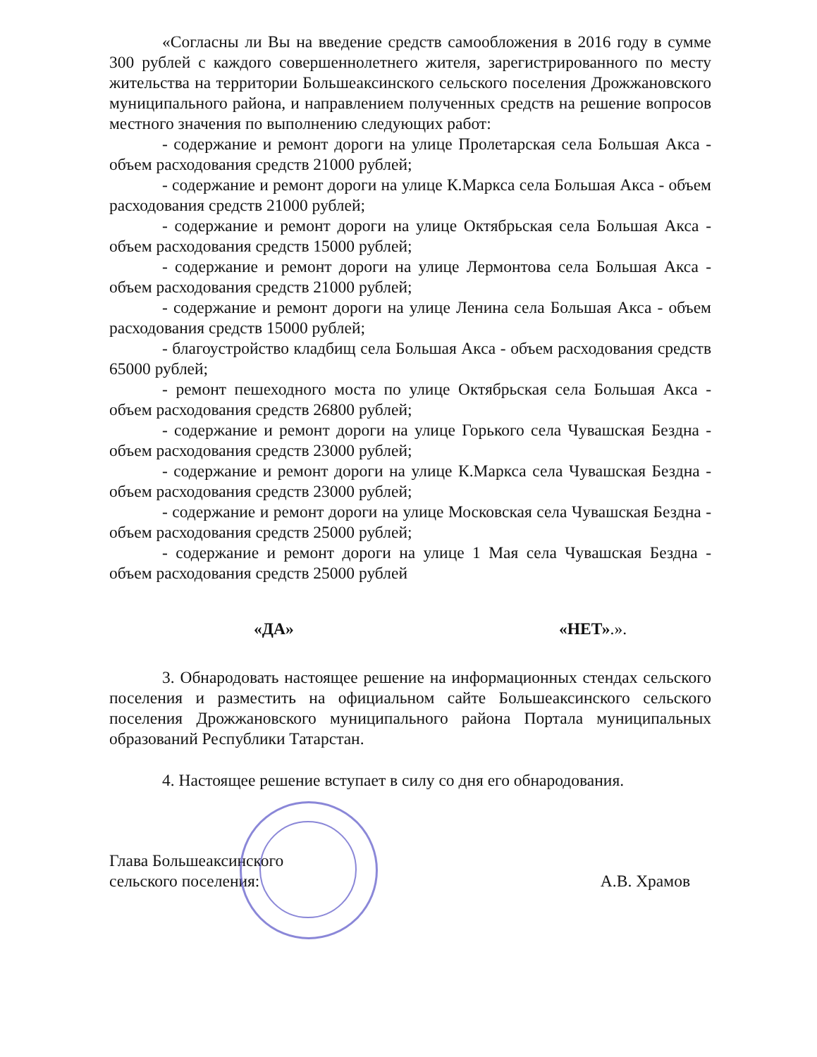«Согласны ли Вы на введение средств самообложения в 2016 году в сумме 300 рублей с каждого совершеннолетнего жителя, зарегистрированного по месту жительства на территории Большеаксинского сельского поселения Дрожжановского муниципального района, и направлением полученных средств на решение вопросов местного значения по выполнению следующих работ:
- содержание и ремонт дороги на улице Пролетарская села Большая Акса - объем расходования средств 21000 рублей;
- содержание и ремонт дороги на улице К.Маркса села Большая Акса - объем расходования средств 21000 рублей;
- содержание и ремонт дороги на улице Октябрьская села Большая Акса - объем расходования средств 15000 рублей;
- содержание и ремонт дороги на улице Лермонтова села Большая Акса - объем расходования средств 21000 рублей;
- содержание и ремонт дороги на улице Ленина села Большая Акса - объем расходования средств 15000 рублей;
- благоустройство кладбищ села Большая Акса - объем расходования средств 65000 рублей;
- ремонт пешеходного моста по улице Октябрьская села Большая Акса - объем расходования средств 26800 рублей;
- содержание и ремонт дороги на улице Горького села Чувашская Бездна - объем расходования средств 23000 рублей;
- содержание и ремонт дороги на улице К.Маркса села Чувашская Бездна - объем расходования средств 23000 рублей;
- содержание и ремонт дороги на улице Московская села Чувашская Бездна - объем расходования средств 25000 рублей;
- содержание и ремонт дороги на улице 1 Мая села Чувашская Бездна - объем расходования средств 25000 рублей
«ДА» «НЕТ».».
3. Обнародовать настоящее решение на информационных стендах сельского поселения и разместить на официальном сайте Большеаксинского сельского поселения Дрожжановского муниципального района Портала муниципальных образований Республики Татарстан.
4. Настоящее решение вступает в силу со дня его обнародования.
Глава Большеаксинского
сельского поселения:
А.В. Храмов